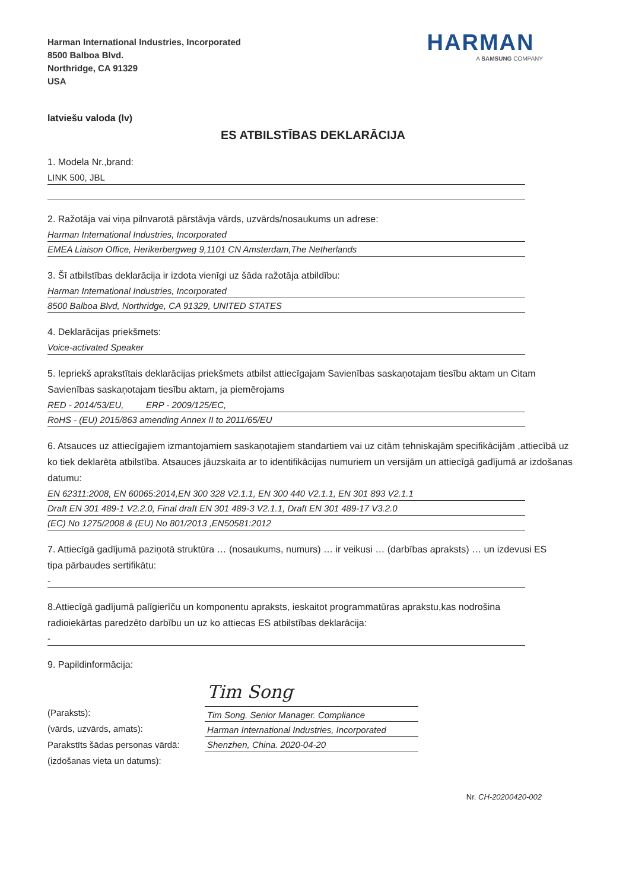Harman International Industries, Incorporated
8500 Balboa Blvd.
Northridge, CA 91329
USA
HARMAN
A SAMSUNG COMPANY
latviešu valoda (lv)
ES ATBILSTĪBAS DEKLARĀCIJA
1. Modela Nr.,brand:
LINK 500, JBL
2. Ražotāja vai viņa pilnvarotā pārstāvja vārds, uzvārds/nosaukums un adrese:
Harman International Industries, Incorporated
EMEA Liaison Office, Herikerbergweg 9,1101 CN Amsterdam,The Netherlands
3. Šī atbilstības deklarācija ir izdota vienīgi uz šāda ražotāja atbildību:
Harman International Industries, Incorporated
8500 Balboa Blvd, Northridge, CA 91329, UNITED STATES
4. Deklarācijas priekšmets:
Voice-activated Speaker
5. Iepriekš aprakstītais deklarācijas priekšmets atbilst attiecīgajam Savienības saskaņotajam tiesību aktam un Citam Savienības saskaņotajam tiesību aktam, ja piemērojams
RED - 2014/53/EU, ERP - 2009/125/EC,
RoHS - (EU) 2015/863 amending Annex II to 2011/65/EU
6. Atsauces uz attiecīgajiem izmantojamiem saskaņotajiem standartiem vai uz citām tehniskajām specifikācijām ,attiecībā uz ko tiek deklarēta atbilstība. Atsauces jāuzskaita ar to identifikācijas numuriem un versijām un attiecīgā gadījumā ar izdošanas datumu:
EN 62311:2008, EN 60065:2014,EN 300 328 V2.1.1, EN 300 440 V2.1.1, EN 301 893 V2.1.1
Draft EN 301 489-1 V2.2.0, Final draft EN 301 489-3 V2.1.1, Draft EN 301 489-17 V3.2.0
(EC) No 1275/2008 & (EU) No 801/2013 ,EN50581:2012
7. Attiecīgā gadījumā paziņotā struktūra … (nosaukums, numurs) … ir veikusi … (darbības apraksts) … un izdevusi ES tipa pārbaudes sertifikātu:
-
8.Attiecīgā gadījumā palīgierīču un komponentu apraksts, ieskaitot programmatūras aprakstu,kas nodrošina radioiekārtas paredzēto darbību un uz ko attiecas ES atbilstības deklarācija:
-
9. Papildinformācija:
(Paraksts):
(vārds, uzvārds, amats):
Parakstīts šādas personas vārdā:
(izdošanas vieta un datums):
Tim Song
Tim Song. Senior Manager. Compliance
Harman International Industries, Incorporated
Shenzhen, China. 2020-04-20
Nr. CH-20200420-002